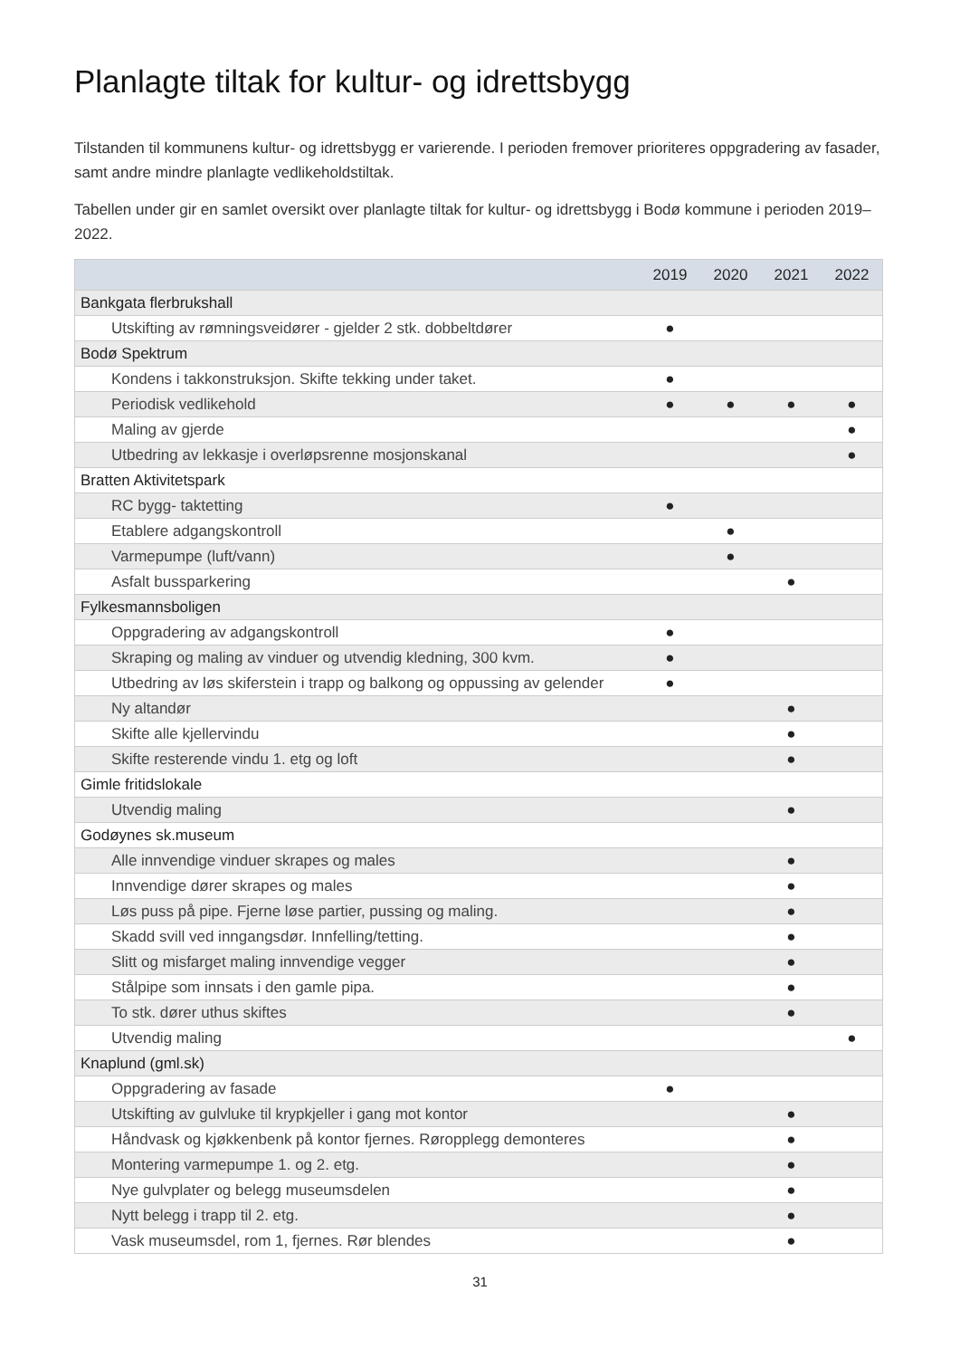Planlagte tiltak for kultur- og idrettsbygg
Tilstanden til kommunens kultur- og idrettsbygg er varierende. I perioden fremover prioriteres oppgradering av fasader, samt andre mindre planlagte vedlikeholdstiltak.
Tabellen under gir en samlet oversikt over planlagte tiltak for kultur- og idrettsbygg i Bodø kommune i perioden 2019–2022.
| | 2019 | 2020 | 2021 | 2022 |
| --- | --- | --- | --- | --- |
| Bankgata flerbrukshall | | | | |
| Utskifting av rømningsveidører - gjelder 2 stk. dobbeltdører | ● | | | |
| Bodø Spektrum | | | | |
| Kondens i takkonstruksjon. Skifte tekking under taket. | ● | | | |
| Periodisk vedlikehold | ● | ● | ● | ● |
| Maling av gjerde | | | | ● |
| Utbedring av lekkasje i overløpsrenne mosjonskanal | | | | ● |
| Bratten Aktivitetspark | | | | |
| RC bygg- taktetting | ● | | | |
| Etablere adgangskontroll | | ● | | |
| Varmepumpe (luft/vann) | | ● | | |
| Asfalt bussparkering | | | ● | |
| Fylkesmannsboligen | | | | |
| Oppgradering av adgangskontroll | ● | | | |
| Skraping og maling av vinduer og utvendig kledning, 300 kvm. | ● | | | |
| Utbedring av løs skiferstein i trapp og balkong og oppussing av gelender | ● | | | |
| Ny altandør | | | ● | |
| Skifte alle kjellervindu | | | ● | |
| Skifte resterende vindu 1. etg og loft | | | ● | |
| Gimle fritidslokale | | | | |
| Utvendig maling | | | ● | |
| Godøynes sk.museum | | | | |
| Alle innvendige vinduer skrapes og males | | | ● | |
| Innvendige dører skrapes og males | | | ● | |
| Løs puss på pipe. Fjerne løse partier, pussing og maling. | | | ● | |
| Skadd svill ved inngangsdør. Innfelling/tetting. | | | ● | |
| Slitt og misfarget maling innvendige vegger | | | ● | |
| Stålpipe som innsats i den gamle pipa. | | | ● | |
| To stk. dører uthus skiftes | | | ● | |
| Utvendig maling | | | | ● |
| Knaplund (gml.sk) | | | | |
| Oppgradering av fasade | ● | | | |
| Utskifting av gulvluke til krypkjeller i gang mot kontor | | | ● | |
| Håndvask og kjøkkenbenk på kontor fjernes. Røropplegg demonteres | | | ● | |
| Montering varmepumpe 1. og 2. etg. | | | ● | |
| Nye gulvplater og belegg museumsdelen | | | ● | |
| Nytt belegg i trapp til 2. etg. | | | ● | |
| Vask museumsdel, rom 1, fjernes. Rør blendes | | | ● | |
31